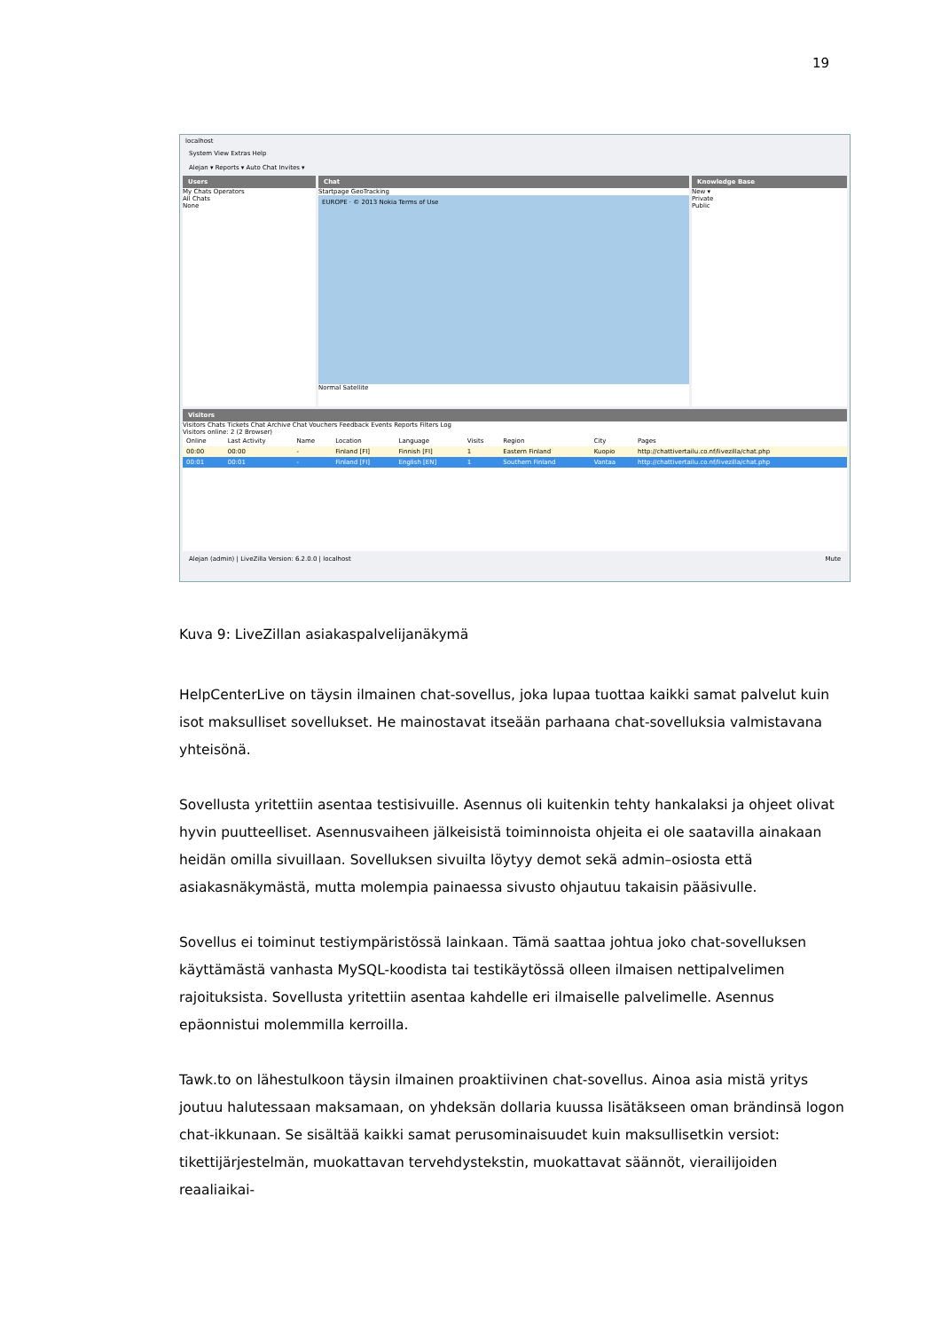19
localhost
System View Extras Help
Alejan ▾ Reports ▾ Auto Chat Invites ▾
Users
My Chats Operators
All Chats
None
Chat
Startpage GeoTracking
EUROPE · © 2013 Nokia Terms of Use
Normal Satellite
Knowledge Base
New ▾
Private
Public
Visitors
Visitors Chats Tickets Chat Archive Chat Vouchers Feedback Events Reports Filters Log
Visitors online: 2 (2 Browser)
| Online | Last Activity | Name | Location | Language | Visits | Region | City | Pages |
| --- | --- | --- | --- | --- | --- | --- | --- | --- |
| 00:00 | 00:00 | - | Finland [FI] | Finnish [FI] | 1 | Eastern Finland | Kuopio | http://chattivertailu.co.nf/livezilla/chat.php |
| 00:01 | 00:01 | - | Finland [FI] | English [EN] | 1 | Southern Finland | Vantaa | http://chattivertailu.co.nf/livezilla/chat.php |
Alejan (admin) | LiveZilla Version: 6.2.0.0 | localhost Mute
Kuva 9: LiveZillan asiakaspalvelijanäkymä
HelpCenterLive on täysin ilmainen chat-sovellus, joka lupaa tuottaa kaikki samat palvelut kuin isot maksulliset sovellukset. He mainostavat itseään parhaana chat-sovelluksia valmistavana yhteisönä.
Sovellusta yritettiin asentaa testisivuille. Asennus oli kuitenkin tehty hankalaksi ja ohjeet olivat hyvin puutteelliset. Asennusvaiheen jälkeisistä toiminnoista ohjeita ei ole saatavilla ainakaan heidän omilla sivuillaan. Sovelluksen sivuilta löytyy demot sekä admin–osiosta että asiakasnäkymästä, mutta molempia painaessa sivusto ohjautuu takaisin pääsivulle.
Sovellus ei toiminut testiympäristössä lainkaan. Tämä saattaa johtua joko chat-sovelluksen käyttämästä vanhasta MySQL-koodista tai testikäytössä olleen ilmaisen nettipalvelimen rajoituksista. Sovellusta yritettiin asentaa kahdelle eri ilmaiselle palvelimelle. Asennus epäonnistui molemmilla kerroilla.
Tawk.to on lähestulkoon täysin ilmainen proaktiivinen chat-sovellus. Ainoa asia mistä yritys joutuu halutessaan maksamaan, on yhdeksän dollaria kuussa lisätäkseen oman brändinsä logon chat-ikkunaan. Se sisältää kaikki samat perusominaisuudet kuin maksullisetkin versiot: tikettijärjestelmän, muokattavan tervehdystekstin, muokattavat säännöt, vierailijoiden reaaliaikai-